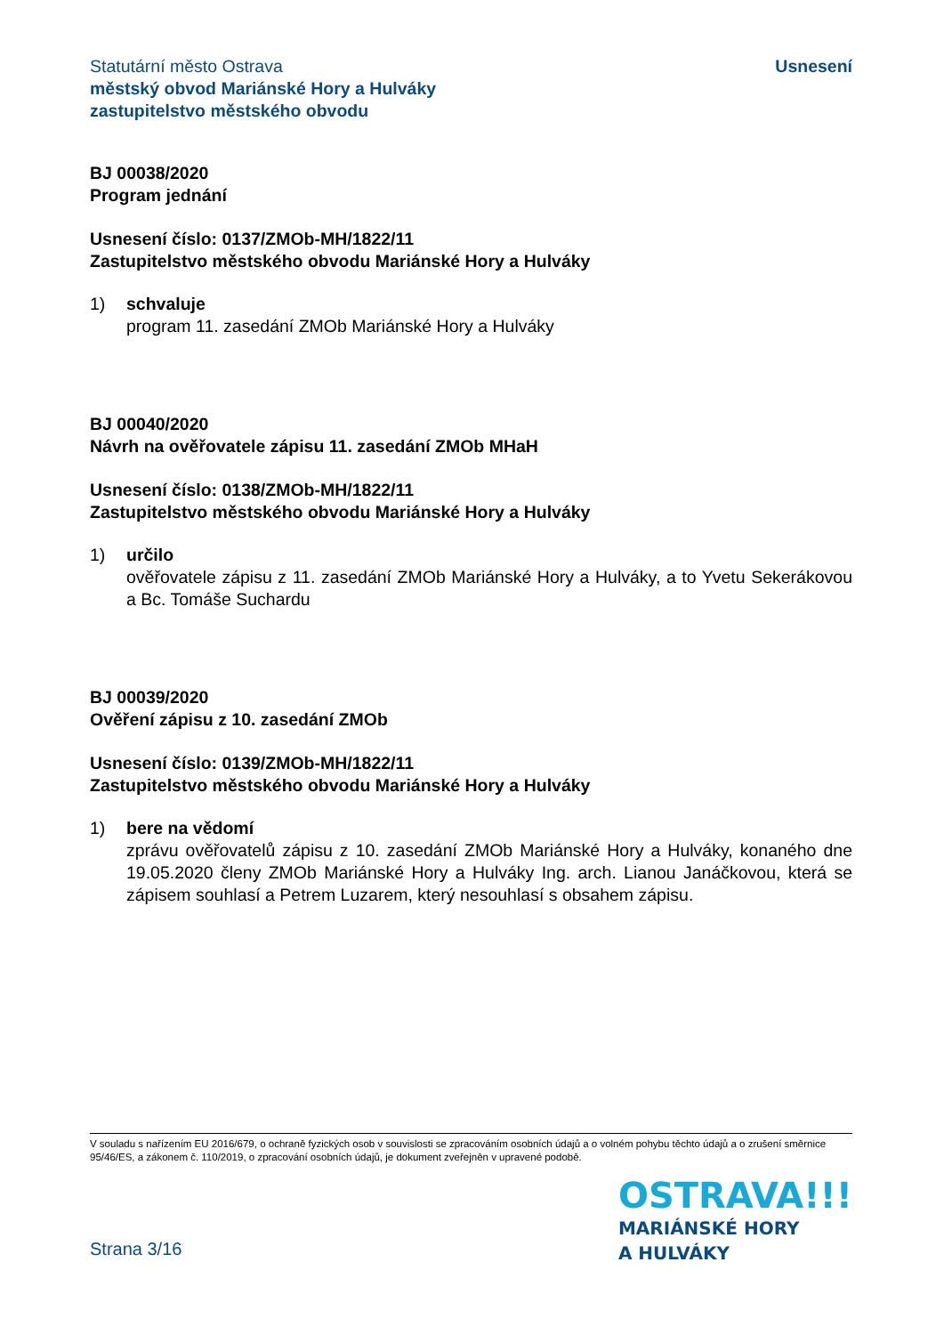Statutární město Ostrava
městský obvod Mariánské Hory a Hulváky
zastupitelstvo městského obvodu
Usnesení
BJ 00038/2020
Program jednání
Usnesení číslo: 0137/ZMOb-MH/1822/11
Zastupitelstvo městského obvodu Mariánské Hory a Hulváky
1) schvaluje
program 11. zasedání ZMOb Mariánské Hory a Hulváky
BJ 00040/2020
Návrh na ověřovatele zápisu 11. zasedání ZMOb MHaH
Usnesení číslo: 0138/ZMOb-MH/1822/11
Zastupitelstvo městského obvodu Mariánské Hory a Hulváky
1) určilo
ověřovatele zápisu z 11. zasedání ZMOb Mariánské Hory a Hulváky, a to Yvetu Sekerákovou a Bc. Tomáše Suchardu
BJ 00039/2020
Ověření zápisu z 10. zasedání ZMOb
Usnesení číslo: 0139/ZMOb-MH/1822/11
Zastupitelstvo městského obvodu Mariánské Hory a Hulváky
1) bere na vědomí
zprávu ověřovatelů zápisu z 10. zasedání ZMOb Mariánské Hory a Hulváky, konaného dne 19.05.2020 členy ZMOb Mariánské Hory a Hulváky Ing. arch. Lianou Janáčkovou, která se zápisem souhlasí a Petrem Luzarem, který nesouhlasí s obsahem zápisu.
V souladu s nařízením EU 2016/679, o ochraně fyzických osob v souvislosti se zpracováním osobních údajů a o volném pohybu těchto údajů a o zrušení směrnice 95/46/ES, a zákonem č. 110/2019, o zpracování osobních údajů, je dokument zveřejněn v upravené podobě.
Strana 3/16
OSTRAVA!!!
MARIÁNSKÉ HORY
A HULVÁKY